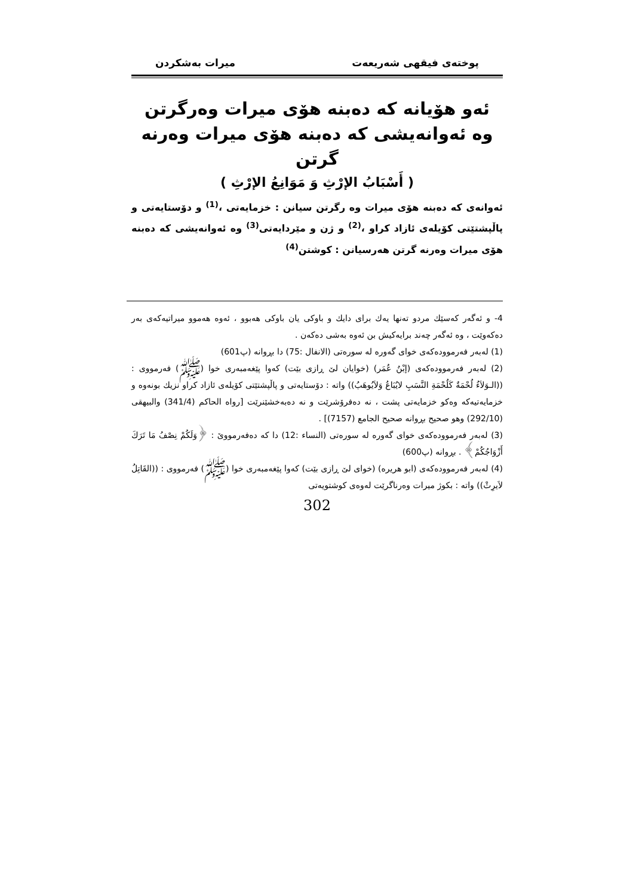پوختەی فیقهی شەریعەت میرات بەشكردن
ئەو هۆیانە كە دەبنە هۆی میرات وەرگرتن
وە ئەوانەیشی كە دەبنە هۆی میرات وەرنە گرتن
( أَسْبَابُ الإرْثِ وَ مَوَانِعُ الإرْثِ )
ئەوانەی كە دەبنە هۆی میرات وە رگرتن سیانن : خزمایەتی ،<sup>(1)</sup> و دۆستایەتی و پاڵپشتێتی كۆیلەی ئازاد كراو ،<sup>(2)</sup> و ژن و مێردایەتی<sup>(3)</sup> وە ئەوانەیشی كە دەبنە هۆی میرات وەرنە گرتن هەرسیانن : كوشتن<sup>(4)</sup>
4- و ئەگەر كەسێك مردو تەنها یەك برای دایك و باوكی یان باوكی هەبوو ، ئەوە هەموو میراتیەكەی بەر دەكەوێت ، وە ئەگەر چەند برایەكیش بن ئەوە بەشی دەكەن .
(1) لەبەر فەرموودەكەی خوای گەورە لە سورەتی (الانفال :75) دا بڕوانە (پ601)
(2) لەبەر فەرموودەكەی (إبْنُ عُمَر) (خوایان لێ ڕازی بێت) كەوا پێغەمبەری خوا (ﷺ) فەرمووی : ((الـوَلاَءُ لُحْمَةٌ كَلُحْمَةِ النَّسَبِ لايُبَاعُ وَلاَيُوهَبُ)) واتە : دۆستایەتی و پاڵپشتێتی كۆیلەی ئازاد كراو نزیك بونەوە و خزمایەتیەكە وەكو خزمایەتی پشت ، نە دەفرۆشرێت و نە دەبەخشێنرێت [رواه الحاكم (341/4) والبیهقی (292/10) وهو صحیح بڕوانە صحیح الجامع (7157)] .
(3) لەبەر فەرموودەكەی خوای گەورە لە سورەتی (النساء :12) دا كە دەفەرمووێ : ﴿وَلَكُمْ نِصْفُ مَا تَرَكَ أَزْوَاجُكُمْ﴾ . بڕوانە (پ600)
(4) لەبەر فەرموودەكەی (ابو هریره) (خوای لێ ڕازی بێت) كەوا پێغەمبەری خوا (ﷺ) فەرمووی : ((القَاتِلُ لاَیرِثْ)) واتە : بكوژ میرات وەرناگرێت لەوەی كوشتویەتی
302